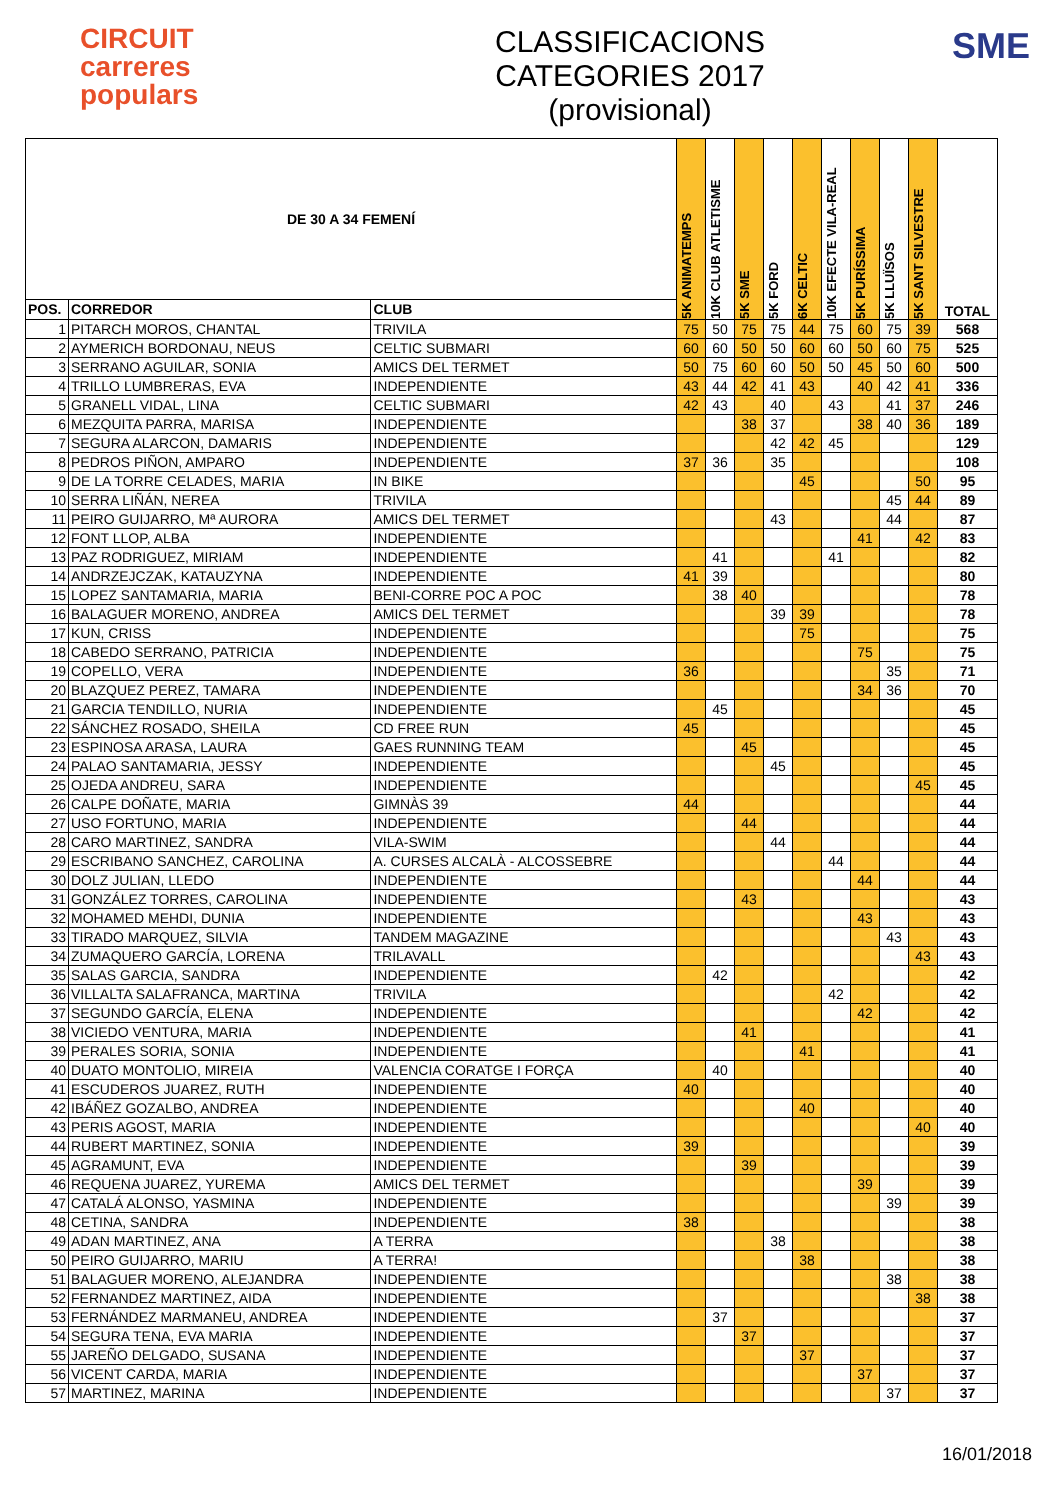CIRCUIT
carreres
populars
CLASSIFICACIONS
CATEGORIES 2017
(provisional)
SME
| DE 30 A 34 FEMENÍ | | | 5K ANIMATEMPS | 10K CLUB ATLETISME | 5K SME | 5K FORD | 6K CELTIC | 10K EFECTE VILA-REAL | 5K PURÍSSIMA | 5K LLUÏSOS | 5K SANT SILVESTRE | TOTAL |
| --- | --- | --- | --- | --- | --- | --- | --- | --- | --- | --- | --- | --- |
| POS. | CORREDOR | CLUB | | | | | | | | | | |
| 1 | PITARCH MOROS, CHANTAL | TRIVILA | 75 | 50 | 75 | 75 | 44 | 75 | 60 | 75 | 39 | 568 |
| 2 | AYMERICH BORDONAU, NEUS | CELTIC SUBMARI | 60 | 60 | 50 | 50 | 60 | 60 | 50 | 60 | 75 | 525 |
| 3 | SERRANO AGUILAR, SONIA | AMICS DEL TERMET | 50 | 75 | 60 | 60 | 50 | 50 | 45 | 50 | 60 | 500 |
| 4 | TRILLO LUMBRERAS, EVA | INDEPENDIENTE | 43 | 44 | 42 | 41 | 43 | | 40 | 42 | 41 | 336 |
| 5 | GRANELL VIDAL, LINA | CELTIC SUBMARI | 42 | 43 | | 40 | | 43 | | 41 | 37 | 246 |
| 6 | MEZQUITA PARRA, MARISA | INDEPENDIENTE | | | 38 | 37 | | | 38 | 40 | 36 | 189 |
| 7 | SEGURA ALARCON, DAMARIS | INDEPENDIENTE | | | | 42 | 42 | 45 | | | | 129 |
| 8 | PEDROS PIÑON, AMPARO | INDEPENDIENTE | 37 | 36 | | 35 | | | | | | 108 |
| 9 | DE LA TORRE CELADES, MARIA | IN BIKE | | | | | 45 | | | | 50 | 95 |
| 10 | SERRA LIÑÁN, NEREA | TRIVILA | | | | | | | | 45 | 44 | 89 |
| 11 | PEIRO GUIJARRO, Mª AURORA | AMICS DEL TERMET | | | | 43 | | | | 44 | | 87 |
| 12 | FONT LLOP, ALBA | INDEPENDIENTE | | | | | | | 41 | | 42 | 83 |
| 13 | PAZ RODRIGUEZ, MIRIAM | INDEPENDIENTE | | 41 | | | | 41 | | | | 82 |
| 14 | ANDRZEJCZAK, KATAUZYNA | INDEPENDIENTE | 41 | 39 | | | | | | | | 80 |
| 15 | LOPEZ SANTAMARIA, MARIA | BENI-CORRE POC A POC | | 38 | 40 | | | | | | | 78 |
| 16 | BALAGUER MORENO, ANDREA | AMICS DEL TERMET | | | | 39 | 39 | | | | | 78 |
| 17 | KUN, CRISS | INDEPENDIENTE | | | | | 75 | | | | | 75 |
| 18 | CABEDO SERRANO, PATRICIA | INDEPENDIENTE | | | | | | | 75 | | | 75 |
| 19 | COPELLO, VERA | INDEPENDIENTE | 36 | | | | | | | 35 | | 71 |
| 20 | BLAZQUEZ PEREZ, TAMARA | INDEPENDIENTE | | | | | | | 34 | 36 | | 70 |
| 21 | GARCIA TENDILLO, NURIA | INDEPENDIENTE | | 45 | | | | | | | | 45 |
| 22 | SÁNCHEZ ROSADO, SHEILA | CD FREE RUN | 45 | | | | | | | | | 45 |
| 23 | ESPINOSA ARASA, LAURA | GAES RUNNING TEAM | | | 45 | | | | | | | 45 |
| 24 | PALAO SANTAMARIA, JESSY | INDEPENDIENTE | | | | 45 | | | | | | 45 |
| 25 | OJEDA ANDREU, SARA | INDEPENDIENTE | | | | | | | | | 45 | 45 |
| 26 | CALPE DOÑATE, MARIA | GIMNÀS 39 | 44 | | | | | | | | | 44 |
| 27 | USO FORTUNO, MARIA | INDEPENDIENTE | | | 44 | | | | | | | 44 |
| 28 | CARO MARTINEZ, SANDRA | VILA-SWIM | | | | 44 | | | | | | 44 |
| 29 | ESCRIBANO SANCHEZ, CAROLINA | A. CURSES ALCALÀ - ALCOSSEBRE | | | | | | 44 | | | | 44 |
| 30 | DOLZ JULIAN, LLEDO | INDEPENDIENTE | | | | | | | 44 | | | 44 |
| 31 | GONZÁLEZ TORRES, CAROLINA | INDEPENDIENTE | | | 43 | | | | | | | 43 |
| 32 | MOHAMED MEHDI, DUNIA | INDEPENDIENTE | | | | | | | 43 | | | 43 |
| 33 | TIRADO MARQUEZ, SILVIA | TANDEM MAGAZINE | | | | | | | | 43 | | 43 |
| 34 | ZUMAQUERO GARCÍA, LORENA | TRILAVALL | | | | | | | | | 43 | 43 |
| 35 | SALAS GARCIA, SANDRA | INDEPENDIENTE | | 42 | | | | | | | | 42 |
| 36 | VILLALTA SALAFRANCA, MARTINA | TRIVILA | | | | | | 42 | | | | 42 |
| 37 | SEGUNDO GARCÍA, ELENA | INDEPENDIENTE | | | | | | | 42 | | | 42 |
| 38 | VICIEDO VENTURA, MARIA | INDEPENDIENTE | | | 41 | | | | | | | 41 |
| 39 | PERALES SORIA, SONIA | INDEPENDIENTE | | | | | 41 | | | | | 41 |
| 40 | DUATO MONTOLIO, MIREIA | VALENCIA CORATGE I FORÇA | | 40 | | | | | | | | 40 |
| 41 | ESCUDEROS JUAREZ, RUTH | INDEPENDIENTE | 40 | | | | | | | | | 40 |
| 42 | IBÁÑEZ GOZALBO, ANDREA | INDEPENDIENTE | | | | | 40 | | | | | 40 |
| 43 | PERIS AGOST, MARIA | INDEPENDIENTE | | | | | | | | | 40 | 40 |
| 44 | RUBERT MARTINEZ, SONIA | INDEPENDIENTE | 39 | | | | | | | | | 39 |
| 45 | AGRAMUNT, EVA | INDEPENDIENTE | | | 39 | | | | | | | 39 |
| 46 | REQUENA JUAREZ, YUREMA | AMICS DEL TERMET | | | | | | | 39 | | | 39 |
| 47 | CATALÁ ALONSO, YASMINA | INDEPENDIENTE | | | | | | | | 39 | | 39 |
| 48 | CETINA, SANDRA | INDEPENDIENTE | 38 | | | | | | | | | 38 |
| 49 | ADAN MARTINEZ, ANA | A TERRA | | | | 38 | | | | | | 38 |
| 50 | PEIRO GUIJARRO, MARIU | A TERRA! | | | | | 38 | | | | | 38 |
| 51 | BALAGUER MORENO, ALEJANDRA | INDEPENDIENTE | | | | | | | | 38 | | 38 |
| 52 | FERNANDEZ MARTINEZ, AIDA | INDEPENDIENTE | | | | | | | | | 38 | 38 |
| 53 | FERNÁNDEZ MARMANEU, ANDREA | INDEPENDIENTE | | 37 | | | | | | | | 37 |
| 54 | SEGURA TENA, EVA MARIA | INDEPENDIENTE | | | 37 | | | | | | | 37 |
| 55 | JAREÑO DELGADO, SUSANA | INDEPENDIENTE | | | | | 37 | | | | | 37 |
| 56 | VICENT CARDA, MARIA | INDEPENDIENTE | | | | | | | 37 | | | 37 |
| 57 | MARTINEZ, MARINA | INDEPENDIENTE | | | | | | | | 37 | | 37 |
16/01/2018